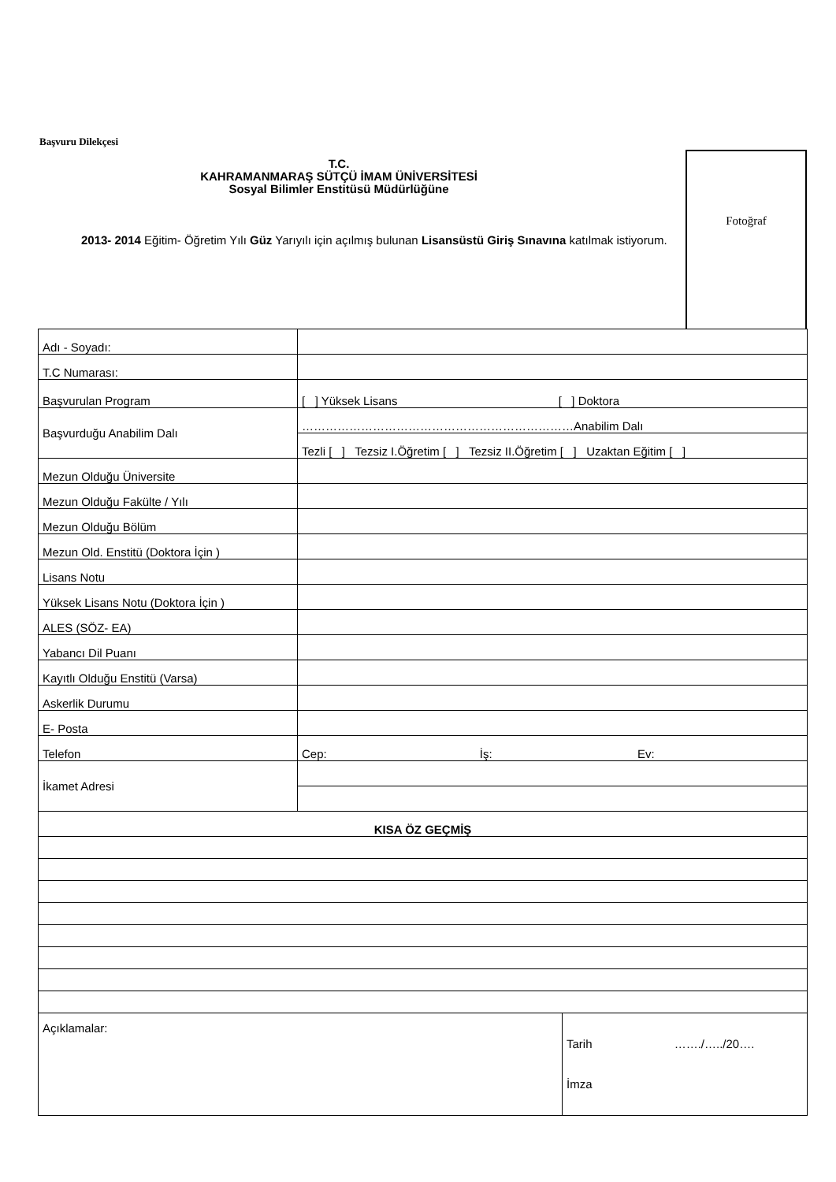Başvuru Dilekçesi
Fotoğraf
T.C.
KAHRAMANMARAŞ SÜTÇÜ İMAM ÜNİVERSİTESİ
Sosyal Bilimler Enstitüsü Müdürlüğüne
2013- 2014 Eğitim- Öğretim Yılı Güz Yarıyılı için açılmış bulunan Lisansüstü Giriş Sınavına katılmak istiyorum.
| Adı - Soyadı: | | |
| T.C Numarası: | | |
| Başvurulan Program | [ ] Yüksek Lisans [ ] Doktora | |
| Başvurduğu Anabilim Dalı | ……………………………………………………………Anabilim Dalı | |
| | Tezli [ ] Tezsiz I.Öğretim [ ] Tezsiz II.Öğretim [ ] Uzaktan Eğitim [ ] | |
| Mezun Olduğu Üniversite | | |
| Mezun Olduğu Fakülte / Yılı | | |
| Mezun Olduğu Bölüm | | |
| Mezun Old. Enstitü (Doktora İçin ) | | |
| Lisans Notu | | |
| Yüksek Lisans Notu (Doktora İçin ) | | |
| ALES (SÖZ- EA) | | |
| Yabancı Dil Puanı | | |
| Kayıtlı Olduğu Enstitü (Varsa) | | |
| Askerlik Durumu | | |
| E- Posta | | |
| Telefon | Cep: İş: Ev: | |
| İkamet Adresi | | |
| KISA ÖZ GEÇMİŞ | | |
| Açıklamalar: | | Tarih ……./…../20…. İmza |